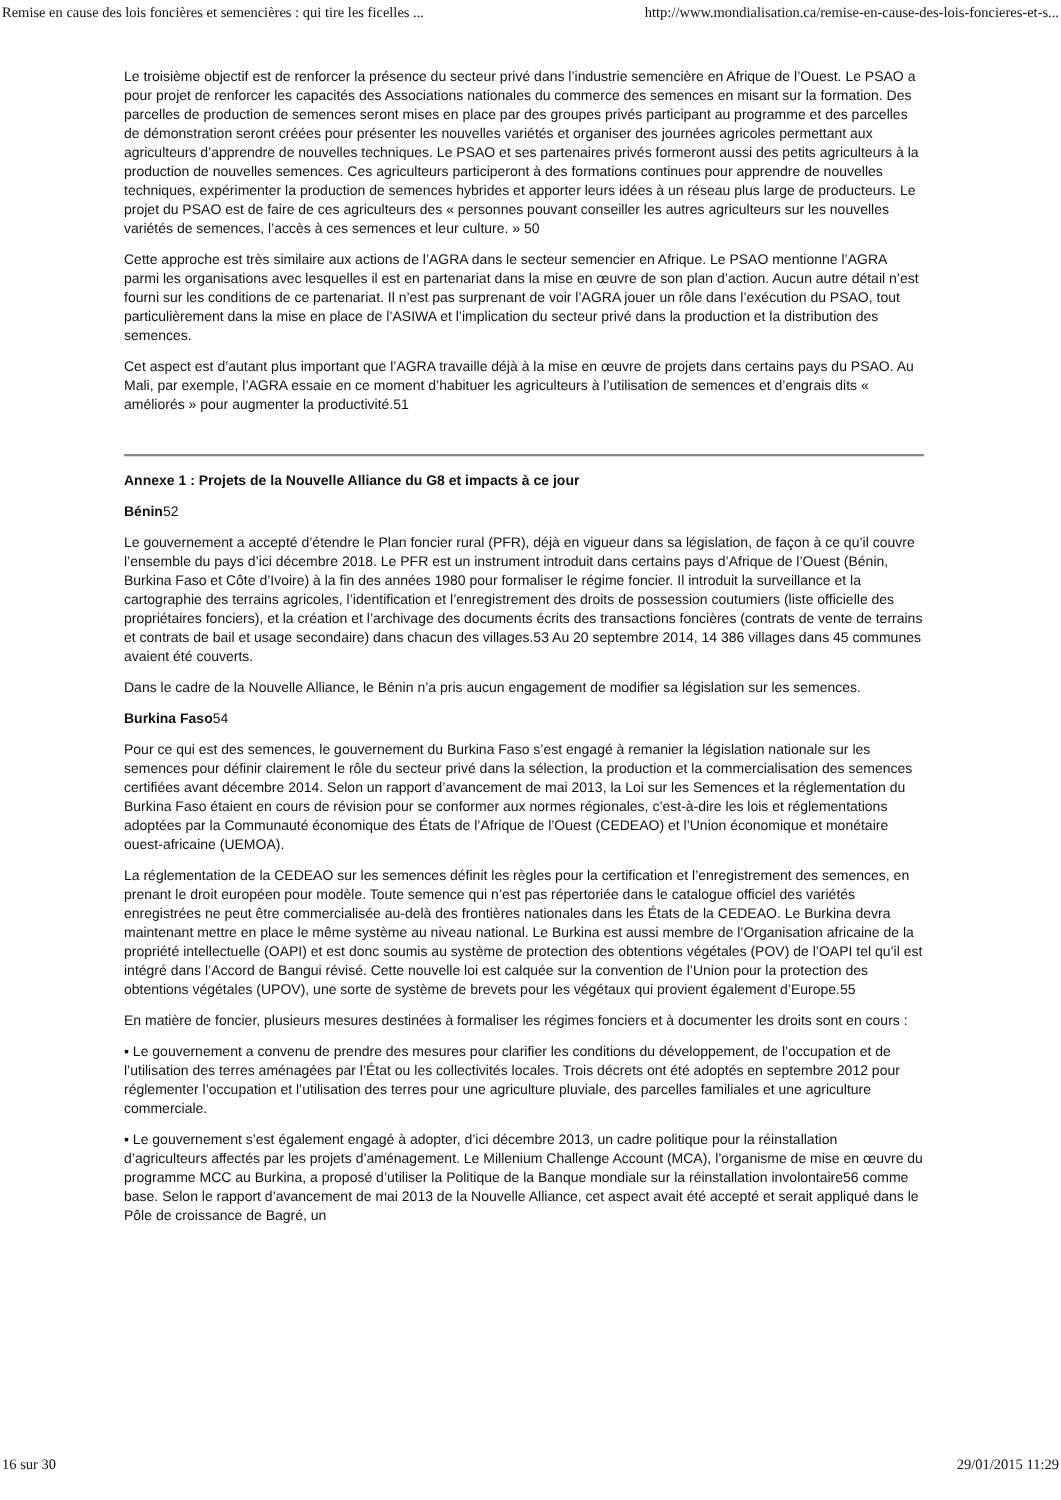Remise en cause des lois foncières et semencières : qui tire les ficelles ... http://www.mondialisation.ca/remise-en-cause-des-lois-foncieres-et-s...
Le troisième objectif est de renforcer la présence du secteur privé dans l’industrie semencière en Afrique de l’Ouest. Le PSAO a pour projet de renforcer les capacités des Associations nationales du commerce des semences en misant sur la formation. Des parcelles de production de semences seront mises en place par des groupes privés participant au programme et des parcelles de démonstration seront créées pour présenter les nouvelles variétés et organiser des journées agricoles permettant aux agriculteurs d’apprendre de nouvelles techniques. Le PSAO et ses partenaires privés formeront aussi des petits agriculteurs à la production de nouvelles semences. Ces agriculteurs participeront à des formations continues pour apprendre de nouvelles techniques, expérimenter la production de semences hybrides et apporter leurs idées à un réseau plus large de producteurs. Le projet du PSAO est de faire de ces agriculteurs des « personnes pouvant conseiller les autres agriculteurs sur les nouvelles variétés de semences, l’accès à ces semences et leur culture. » 50
Cette approche est très similaire aux actions de l’AGRA dans le secteur semencier en Afrique. Le PSAO mentionne l’AGRA parmi les organisations avec lesquelles il est en partenariat dans la mise en œuvre de son plan d’action. Aucun autre détail n’est fourni sur les conditions de ce partenariat. Il n’est pas surprenant de voir l’AGRA jouer un rôle dans l’exécution du PSAO, tout particulièrement dans la mise en place de l’ASIWA et l’implication du secteur privé dans la production et la distribution des semences.
Cet aspect est d’autant plus important que l’AGRA travaille déjà à la mise en œuvre de projets dans certains pays du PSAO. Au Mali, par exemple, l’AGRA essaie en ce moment d’habituer les agriculteurs à l’utilisation de semences et d’engrais dits « améliorés » pour augmenter la productivité.51
Annexe 1 : Projets de la Nouvelle Alliance du G8 et impacts à ce jour
Bénin52
Le gouvernement a accepté d’étendre le Plan foncier rural (PFR), déjà en vigueur dans sa législation, de façon à ce qu’il couvre l’ensemble du pays d’ici décembre 2018. Le PFR est un instrument introduit dans certains pays d’Afrique de l’Ouest (Bénin, Burkina Faso et Côte d’Ivoire) à la fin des années 1980 pour formaliser le régime foncier. Il introduit la surveillance et la cartographie des terrains agricoles, l’identification et l’enregistrement des droits de possession coutumiers (liste officielle des propriétaires fonciers), et la création et l’archivage des documents écrits des transactions foncières (contrats de vente de terrains et contrats de bail et usage secondaire) dans chacun des villages.53 Au 20 septembre 2014, 14 386 villages dans 45 communes avaient été couverts.
Dans le cadre de la Nouvelle Alliance, le Bénin n’a pris aucun engagement de modifier sa législation sur les semences.
Burkina Faso54
Pour ce qui est des semences, le gouvernement du Burkina Faso s’est engagé à remanier la législation nationale sur les semences pour définir clairement le rôle du secteur privé dans la sélection, la production et la commercialisation des semences certifiées avant décembre 2014. Selon un rapport d’avancement de mai 2013, la Loi sur les Semences et la réglementation du Burkina Faso étaient en cours de révision pour se conformer aux normes régionales, c’est-à-dire les lois et réglementations adoptées par la Communauté économique des États de l’Afrique de l’Ouest (CEDEAO) et l’Union économique et monétaire ouest-africaine (UEMOA).
La réglementation de la CEDEAO sur les semences définit les règles pour la certification et l’enregistrement des semences, en prenant le droit européen pour modèle. Toute semence qui n’est pas répertoriée dans le catalogue officiel des variétés enregistrées ne peut être commercialisée au-delà des frontières nationales dans les États de la CEDEAO. Le Burkina devra maintenant mettre en place le même système au niveau national. Le Burkina est aussi membre de l’Organisation africaine de la propriété intellectuelle (OAPI) et est donc soumis au système de protection des obtentions végétales (POV) de l’OAPI tel qu’il est intégré dans l’Accord de Bangui révisé. Cette nouvelle loi est calquée sur la convention de l’Union pour la protection des obtentions végétales (UPOV), une sorte de système de brevets pour les végétaux qui provient également d’Europe.55
En matière de foncier, plusieurs mesures destinées à formaliser les régimes fonciers et à documenter les droits sont en cours :
▪ Le gouvernement a convenu de prendre des mesures pour clarifier les conditions du développement, de l’occupation et de l’utilisation des terres aménagées par l’État ou les collectivités locales. Trois décrets ont été adoptés en septembre 2012 pour réglementer l’occupation et l’utilisation des terres pour une agriculture pluviale, des parcelles familiales et une agriculture commerciale.
▪ Le gouvernement s’est également engagé à adopter, d’ici décembre 2013, un cadre politique pour la réinstallation d’agriculteurs affectés par les projets d’aménagement. Le Millenium Challenge Account (MCA), l’organisme de mise en œuvre du programme MCC au Burkina, a proposé d’utiliser la Politique de la Banque mondiale sur la réinstallation involontaire56 comme base. Selon le rapport d’avancement de mai 2013 de la Nouvelle Alliance, cet aspect avait été accepté et serait appliqué dans le Pôle de croissance de Bagré, un
16 sur 30 29/01/2015 11:29